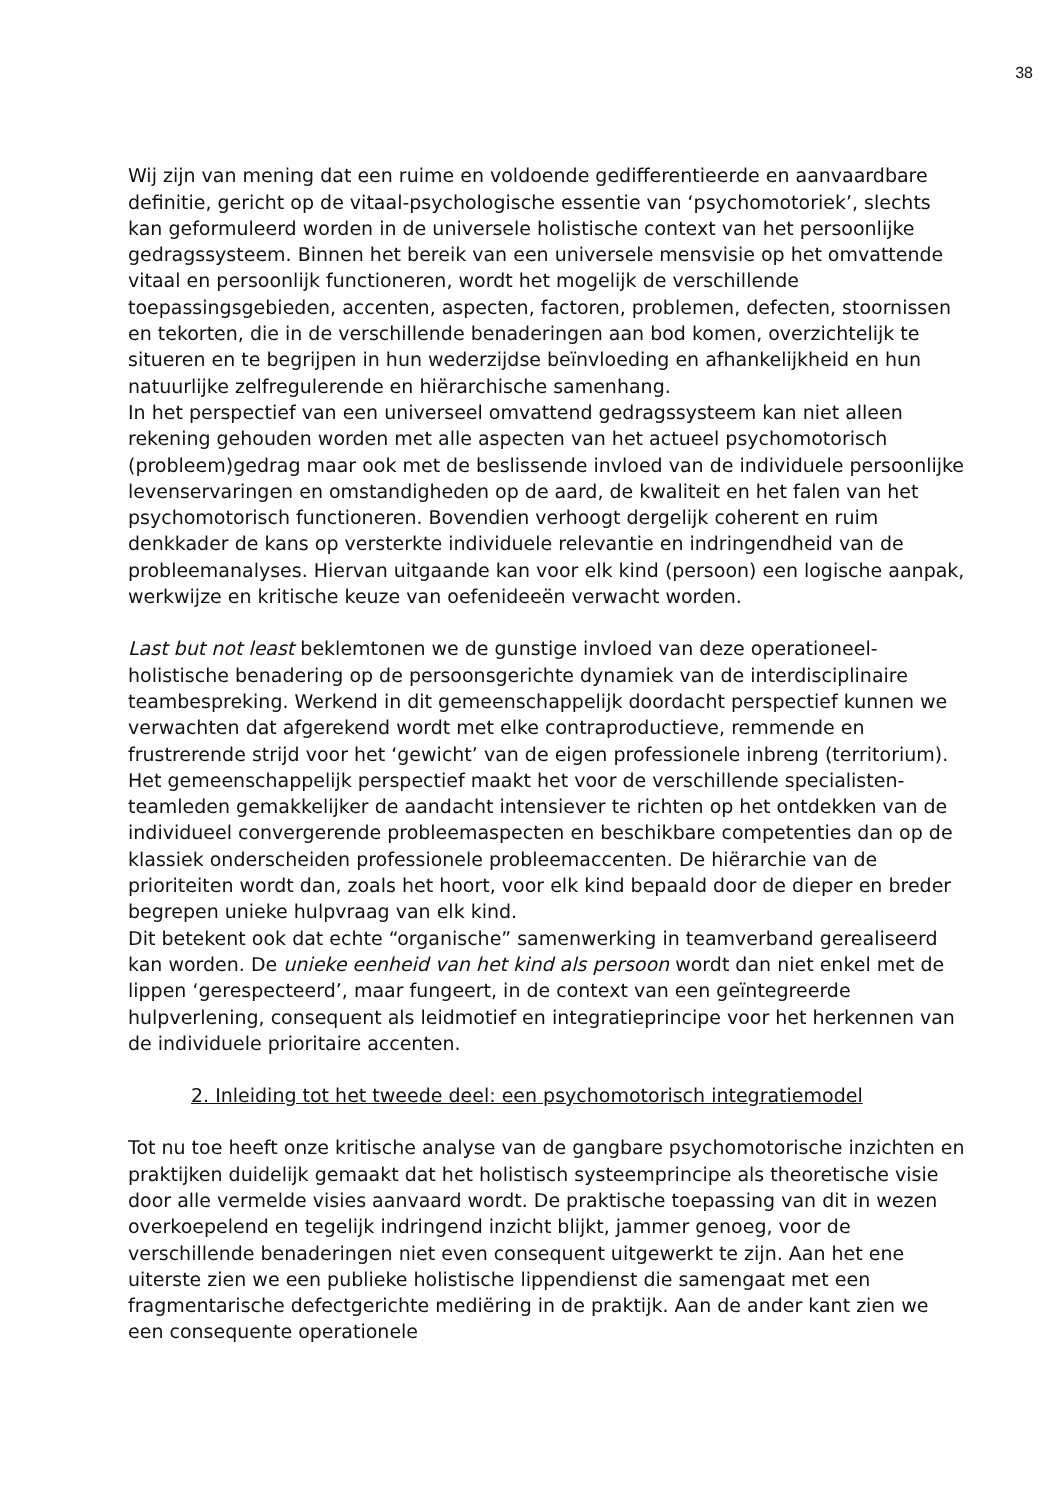38
Wij zijn van mening dat een ruime en voldoende gedifferentieerde en aanvaardbare definitie, gericht op de vitaal-psychologische essentie van ‘psychomotoriek’, slechts kan geformuleerd worden in de universele holistische context van het persoonlijke gedragssysteem. Binnen het bereik van een universele mensvisie op het omvattende vitaal en persoonlijk functioneren, wordt het mogelijk de verschillende toepassingsgebieden, accenten, aspecten, factoren, problemen, defecten, stoornissen en tekorten, die in de verschillende benaderingen aan bod komen, overzichtelijk te situeren en te begrijpen in hun wederzijdse beïnvloeding en afhankelijkheid en hun natuurlijke zelfregulerende en hiërarchische samenhang.
In het perspectief van een universeel omvattend gedragssysteem kan niet alleen rekening gehouden worden met alle aspecten van het actueel psychomotorisch (probleem)gedrag maar ook met de beslissende invloed van de individuele persoonlijke levenservaringen en omstandigheden op de aard, de kwaliteit en het falen van het psychomotorisch functioneren. Bovendien verhoogt dergelijk coherent en ruim denkkader de kans op versterkte individuele relevantie en indringendheid van de probleemanalyses. Hiervan uitgaande kan voor elk kind (persoon) een logische aanpak, werkwijze en kritische keuze van oefenideeën verwacht worden.
Last but not least beklemtonen we de gunstige invloed van deze operationeel-holistische benadering op de persoonsgerichte dynamiek van de interdisciplinaire teambespreking. Werkend in dit gemeenschappelijk doordacht perspectief kunnen we verwachten dat afgerekend wordt met elke contraproductieve, remmende en frustrerende strijd voor het ‘gewicht’ van de eigen professionele inbreng (territorium). Het gemeenschappelijk perspectief maakt het voor de verschillende specialisten-teamleden gemakkelijker de aandacht intensiever te richten op het ontdekken van de individueel convergerende probleemaspecten en beschikbare competenties dan op de klassiek onderscheiden professionele probleemaccenten. De hiërarchie van de prioriteiten wordt dan, zoals het hoort, voor elk kind bepaald door de dieper en breder begrepen unieke hulpvraag van elk kind.
Dit betekent ook dat echte “organische” samenwerking in teamverband gerealiseerd kan worden. De unieke eenheid van het kind als persoon wordt dan niet enkel met de lippen ‘gerespecteerd’, maar fungeert, in de context van een geïntegreerde hulpverlening, consequent als leidmotief en integratieprincipe voor het herkennen van de individuele prioritaire accenten.
2. Inleiding tot het tweede deel: een psychomotorisch integratiemodel
Tot nu toe heeft onze kritische analyse van de gangbare psychomotorische inzichten en praktijken duidelijk gemaakt dat het holistisch systeemprincipe als theoretische visie door alle vermelde visies aanvaard wordt. De praktische toepassing van dit in wezen overkoepelend en tegelijk indringend inzicht blijkt, jammer genoeg, voor de verschillende benaderingen niet even consequent uitgewerkt te zijn. Aan het ene uiterste zien we een publieke holistische lippendienst die samengaat met een fragmentarische defectgerichte mediëring in de praktijk. Aan de ander kant zien we een consequente operationele